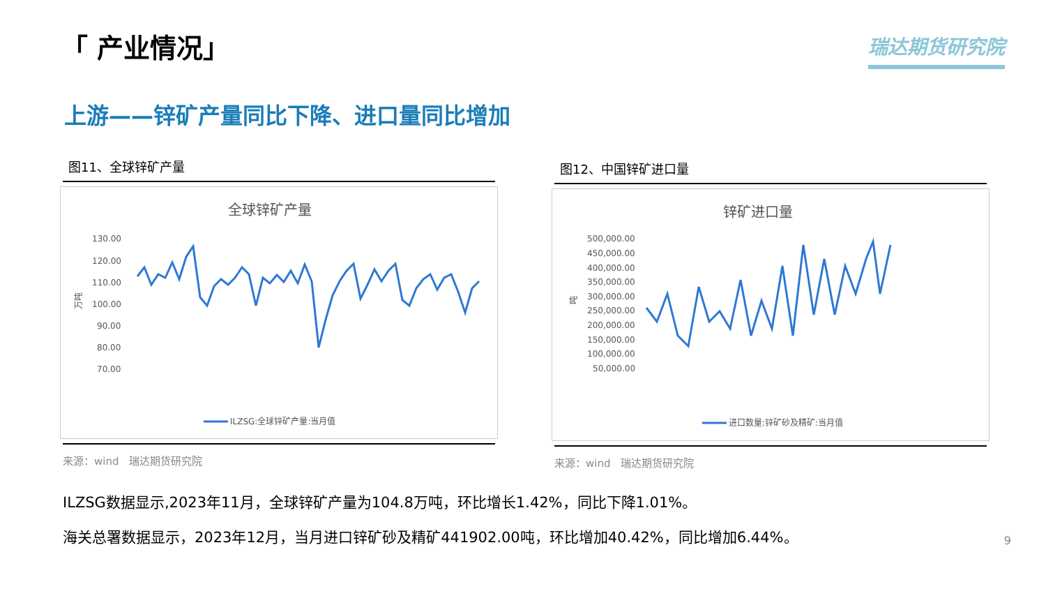「 产业情况」 瑞达期货研究院
上游——锌矿产量同比下降、进口量同比增加
图11、全球锌矿产量
全球锌矿产量
130.00
120.00
110.00
100.00
90.00
80.00
70.00
万吨
ILZSG:全球锌矿产量:当月值
来源：wind　瑞达期货研究院
图12、中国锌矿进口量
锌矿进口量
500,000.00
450,000.00
400,000.00
350,000.00
300,000.00
250,000.00
200,000.00
150,000.00
100,000.00
50,000.00
吨
进口数量:锌矿砂及精矿:当月值
来源：wind　瑞达期货研究院
ILZSG数据显示,2023年11月，全球锌矿产量为104.8万吨，环比增长1.42%，同比下降1.01%。
海关总署数据显示，2023年12月，当月进口锌矿砂及精矿441902.00吨，环比增加40.42%，同比增加6.44%。
9